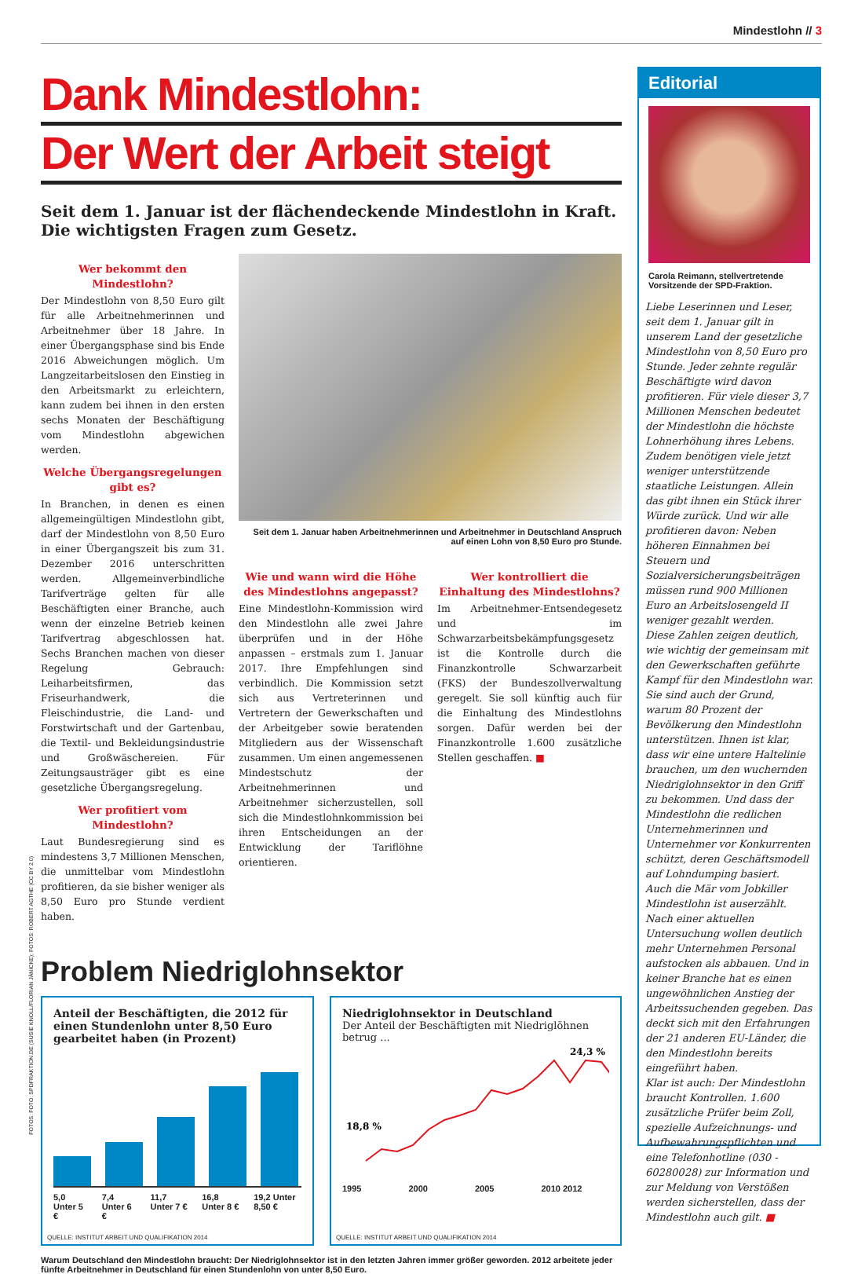Mindestlohn // 3
Dank Mindestlohn:
Der Wert der Arbeit steigt
Seit dem 1. Januar ist der flächendeckende Mindestlohn in Kraft. Die wichtigsten Fragen zum Gesetz.
Wer bekommt den Mindestlohn?
Der Mindestlohn von 8,50 Euro gilt für alle Arbeitnehmerinnen und Arbeitnehmer über 18 Jahre. In einer Übergangsphase sind bis Ende 2016 Abweichungen möglich. Um Langzeitarbeitslosen den Einstieg in den Arbeitsmarkt zu erleichtern, kann zudem bei ihnen in den ersten sechs Monaten der Beschäftigung vom Mindestlohn abgewichen werden.
Welche Übergangsregelungen gibt es?
In Branchen, in denen es einen allgemeingültigen Mindestlohn gibt, darf der Mindestlohn von 8,50 Euro in einer Übergangszeit bis zum 31. Dezember 2016 unterschritten werden. Allgemeinverbindliche Tarifverträge gelten für alle Beschäftigten einer Branche, auch wenn der einzelne Betrieb keinen Tarifvertrag abgeschlossen hat. Sechs Branchen machen von dieser Regelung Gebrauch: Leiharbeitsfirmen, das Friseurhandwerk, die Fleischindustrie, die Land- und Forstwirtschaft und der Gartenbau, die Textil- und Bekleidungsindustrie und Großwäschereien. Für Zeitungsausträger gibt es eine gesetzliche Übergangsregelung.
Wer profitiert vom Mindestlohn?
Laut Bundesregierung sind es mindestens 3,7 Millionen Menschen, die unmittelbar vom Mindestlohn profitieren, da sie bisher weniger als 8,50 Euro pro Stunde verdient haben.
Seit dem 1. Januar haben Arbeitnehmerinnen und Arbeitnehmer in Deutschland Anspruch auf einen Lohn von 8,50 Euro pro Stunde.
Wie und wann wird die Höhe des Mindestlohns angepasst?
Eine Mindestlohn-Kommission wird den Mindestlohn alle zwei Jahre überprüfen und in der Höhe anpassen – erstmals zum 1. Januar 2017. Ihre Empfehlungen sind verbindlich. Die Kommission setzt sich aus Vertreterinnen und Vertretern der Gewerkschaften und der Arbeitgeber sowie beratenden Mitgliedern aus der Wissenschaft zusammen. Um einen angemessenen Mindestschutz der Arbeitnehmerinnen und Arbeitnehmer sicherzustellen, soll sich die Mindestlohnkommission bei ihren Entscheidungen an der Entwicklung der Tariflöhne orientieren.
Wer kontrolliert die Einhaltung des Mindestlohns?
Im Arbeitnehmer-Entsendegesetz und im Schwarzarbeitsbekämpfungsgesetz ist die Kontrolle durch die Finanzkontrolle Schwarzarbeit (FKS) der Bundeszollverwaltung geregelt. Sie soll künftig auch für die Einhaltung des Mindestlohns sorgen. Dafür werden bei der Finanzkontrolle 1.600 zusätzliche Stellen geschaffen. ■
Problem Niedriglohnsektor
Anteil der Beschäftigten, die 2012 für einen Stundenlohn unter 8,50 Euro gearbeitet haben (in Prozent)
5,0 Unter 5 € 7,4 Unter 6 € 11,7 Unter 7 € 16,8 Unter 8 € 19,2 Unter 8,50 €
QUELLE: INSTITUT ARBEIT UND QUALIFIKATION 2014
Niedriglohnsektor in Deutschland
Der Anteil der Beschäftigten mit Niedriglöhnen betrug ...
18,8 %
24,3 %
1995 2000 2005 2010 2012
QUELLE: INSTITUT ARBEIT UND QUALIFIKATION 2014
Warum Deutschland den Mindestlohn braucht: Der Niedriglohnsektor ist in den letzten Jahren immer größer geworden. 2012 arbeitete jeder fünfte Arbeitnehmer in Deutschland für einen Stundenlohn von unter 8,50 Euro.
Editorial
Carola Reimann, stellvertretende Vorsitzende der SPD-Fraktion.
Liebe Leserinnen und Leser,
seit dem 1. Januar gilt in unserem Land der gesetzliche Mindestlohn von 8,50 Euro pro Stunde. Jeder zehnte regulär Beschäftigte wird davon profitieren. Für viele dieser 3,7 Millionen Menschen bedeutet der Mindestlohn die höchste Lohnerhöhung ihres Lebens.
Zudem benötigen viele jetzt weniger unterstützende staatliche Leistungen. Allein das gibt ihnen ein Stück ihrer Würde zurück. Und wir alle profitieren davon: Neben höheren Einnahmen bei Steuern und Sozialversicherungsbeiträgen müssen rund 900 Millionen Euro an Arbeitslosengeld II weniger gezahlt werden.
Diese Zahlen zeigen deutlich, wie wichtig der gemeinsam mit den Gewerkschaften geführte Kampf für den Mindestlohn war. Sie sind auch der Grund, warum 80 Prozent der Bevölkerung den Mindestlohn unterstützen. Ihnen ist klar, dass wir eine untere Haltelinie brauchen, um den wuchernden Niedriglohnsektor in den Griff zu bekommen. Und dass der Mindestlohn die redlichen Unternehmerinnen und Unternehmer vor Konkurrenten schützt, deren Geschäftsmodell auf Lohndumping basiert.
Auch die Mär vom Jobkiller Mindestlohn ist auserzählt. Nach einer aktuellen Untersuchung wollen deutlich mehr Unternehmen Personal aufstocken als abbauen. Und in keiner Branche hat es einen ungewöhnlichen Anstieg der Arbeitssuchenden gegeben. Das deckt sich mit den Erfahrungen der 21 anderen EU-Länder, die den Mindestlohn bereits eingeführt haben.
Klar ist auch: Der Mindestlohn braucht Kontrollen. 1.600 zusätzliche Prüfer beim Zoll, spezielle Aufzeichnungs- und Aufbewahrungspflichten und eine Telefonhotline (030 - 60280028) zur Information und zur Meldung von Verstößen werden sicherstellen, dass der Mindestlohn auch gilt. ■
FOTOS: FOTO: SPDFRAKTION.DE (SUSIE KNOLL/FLORIAN JÄNICKE); FOTOS: ROBERT AGTHE (CC BY 2.0)